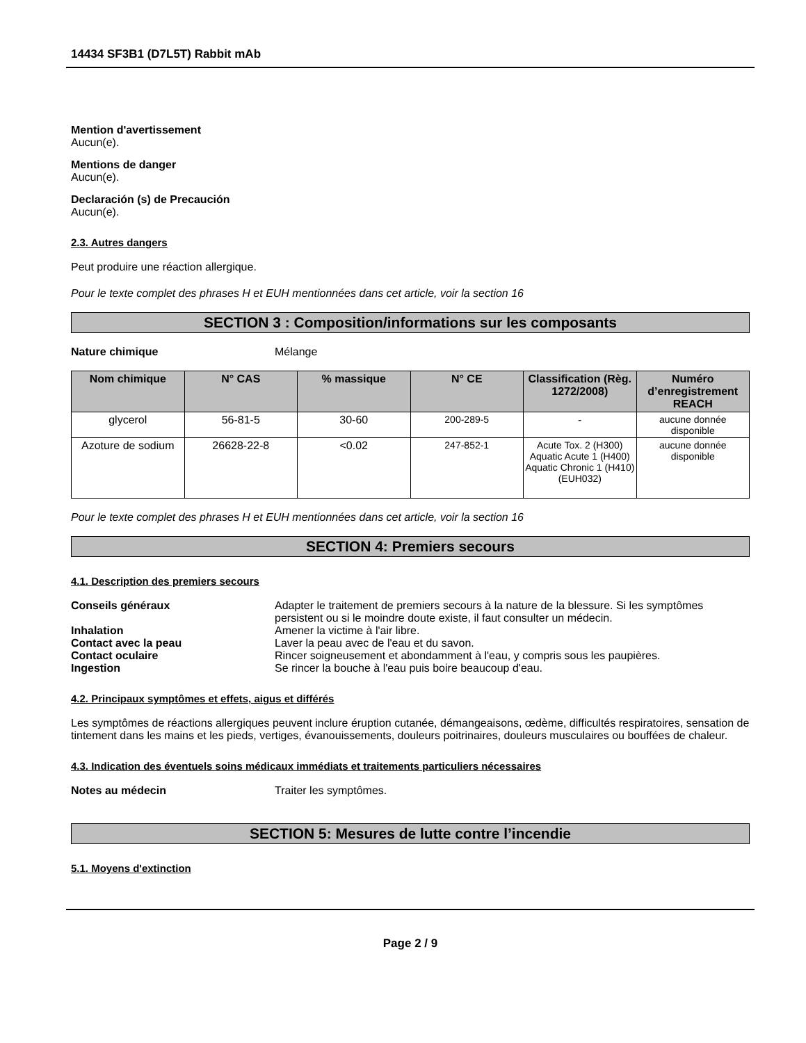14434 SF3B1 (D7L5T) Rabbit mAb
Mention d'avertissement
Aucun(e).
Mentions de danger
Aucun(e).
Declaración (s) de Precaución
Aucun(e).
2.3. Autres dangers
Peut produire une réaction allergique.
Pour le texte complet des phrases H et EUH mentionnées dans cet article, voir la section 16
SECTION 3 : Composition/informations sur les composants
Nature chimique Mélange
| Nom chimique | N° CAS | % massique | N° CE | Classification (Règ. 1272/2008) | Numéro d’enregistrement REACH |
| --- | --- | --- | --- | --- | --- |
| glycerol | 56-81-5 | 30-60 | 200-289-5 | - | aucune donnée disponible |
| Azoture de sodium | 26628-22-8 | <0.02 | 247-852-1 | Acute Tox. 2 (H300) Aquatic Acute 1 (H400) Aquatic Chronic 1 (H410) (EUH032) | aucune donnée disponible |
Pour le texte complet des phrases H et EUH mentionnées dans cet article, voir la section 16
SECTION 4: Premiers secours
4.1. Description des premiers secours
Conseils généraux Adapter le traitement de premiers secours à la nature de la blessure. Si les symptômes persistent ou si le moindre doute existe, il faut consulter un médecin.
Inhalation Amener la victime à l'air libre.
Contact avec la peau Laver la peau avec de l'eau et du savon.
Contact oculaire Rincer soigneusement et abondamment à l'eau, y compris sous les paupières.
Ingestion Se rincer la bouche à l'eau puis boire beaucoup d'eau.
4.2. Principaux symptômes et effets, aigus et différés
Les symptômes de réactions allergiques peuvent inclure éruption cutanée, démangeaisons, œdème, difficultés respiratoires, sensation de tintement dans les mains et les pieds, vertiges, évanouissements, douleurs poitrinaires, douleurs musculaires ou bouffées de chaleur.
4.3. Indication des éventuels soins médicaux immédiats et traitements particuliers nécessaires
Notes au médecin Traiter les symptômes.
SECTION 5: Mesures de lutte contre l’incendie
5.1. Moyens d'extinction
Page 2 / 9